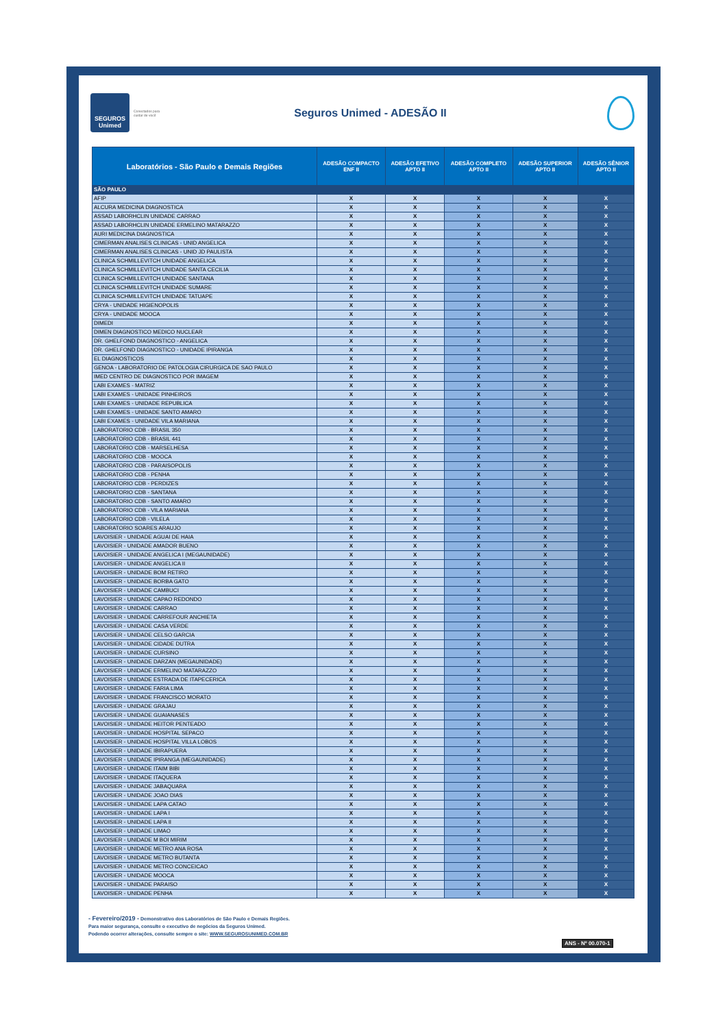SEGUROS
Unimed
Conectados para cuidar de você
Seguros Unimed - ADESÃO II
| Laboratórios - São Paulo e Demais Regiões | ADESÃO COMPACTO ENF II | ADESÃO EFETIVO APTO II | ADESÃO COMPLETO APTO II | ADESÃO SUPERIOR APTO II | ADESÃO SÊNIOR APTO II |
| --- | --- | --- | --- | --- | --- |
| SÃO PAULO | | | | | |
| AFIP | X | X | X | X | X |
| ALCURA MEDICINA DIAGNOSTICA | X | X | X | X | X |
| ASSAD LABORHCLIN UNIDADE CARRAO | X | X | X | X | X |
| ASSAD LABORHCLIN UNIDADE ERMELINO MATARAZZO | X | X | X | X | X |
| AURI MEDICINA DIAGNOSTICA | X | X | X | X | X |
| CIMERMAN ANALISES CLINICAS - UNID ANGELICA | X | X | X | X | X |
| CIMERMAN ANALISES CLINICAS - UNID JD PAULISTA | X | X | X | X | X |
| CLINICA SCHMILLEVITCH UNIDADE ANGELICA | X | X | X | X | X |
| CLINICA SCHMILLEVITCH UNIDADE SANTA CECILIA | X | X | X | X | X |
| CLINICA SCHMILLEVITCH UNIDADE SANTANA | X | X | X | X | X |
| CLINICA SCHMILLEVITCH UNIDADE SUMARE | X | X | X | X | X |
| CLINICA SCHMILLEVITCH UNIDADE TATUAPE | X | X | X | X | X |
| CRYA - UNIDADE HIGIENOPOLIS | X | X | X | X | X |
| CRYA - UNIDADE MOOCA | X | X | X | X | X |
| DIMEDI | X | X | X | X | X |
| DIMEN DIAGNOSTICO MEDICO NUCLEAR | X | X | X | X | X |
| DR. GHELFOND DIAGNOSTICO - ANGELICA | X | X | X | X | X |
| DR. GHELFOND DIAGNOSTICO - UNIDADE IPIRANGA | X | X | X | X | X |
| EL DIAGNOSTICOS | X | X | X | X | X |
| GENOA - LABORATORIO DE PATOLOGIA CIRURGICA DE SAO PAULO | X | X | X | X | X |
| IMED CENTRO DE DIAGNOSTICO POR IMAGEM | X | X | X | X | X |
| LABI EXAMES - MATRIZ | X | X | X | X | X |
| LABI EXAMES - UNIDADE PINHEIROS | X | X | X | X | X |
| LABI EXAMES - UNIDADE REPUBLICA | X | X | X | X | X |
| LABI EXAMES - UNIDADE SANTO AMARO | X | X | X | X | X |
| LABI EXAMES - UNIDADE VILA MARIANA | X | X | X | X | X |
| LABORATORIO CDB - BRASIL 350 | X | X | X | X | X |
| LABORATORIO CDB - BRASIL 441 | X | X | X | X | X |
| LABORATORIO CDB - MARSELHESA | X | X | X | X | X |
| LABORATORIO CDB - MOOCA | X | X | X | X | X |
| LABORATORIO CDB - PARAISOPOLIS | X | X | X | X | X |
| LABORATORIO CDB - PENHA | X | X | X | X | X |
| LABORATORIO CDB - PERDIZES | X | X | X | X | X |
| LABORATORIO CDB - SANTANA | X | X | X | X | X |
| LABORATORIO CDB - SANTO AMARO | X | X | X | X | X |
| LABORATORIO CDB - VILA MARIANA | X | X | X | X | X |
| LABORATORIO CDB - VILELA | X | X | X | X | X |
| LABORATORIO SOARES ARAUJO | X | X | X | X | X |
| LAVOISIER - UNIDADE AGUAI DE HAIA | X | X | X | X | X |
| LAVOISIER - UNIDADE AMADOR BUENO | X | X | X | X | X |
| LAVOISIER - UNIDADE ANGELICA I (MEGAUNIDADE) | X | X | X | X | X |
| LAVOISIER - UNIDADE ANGELICA II | X | X | X | X | X |
| LAVOISIER - UNIDADE BOM RETIRO | X | X | X | X | X |
| LAVOISIER - UNIDADE BORBA GATO | X | X | X | X | X |
| LAVOISIER - UNIDADE CAMBUCI | X | X | X | X | X |
| LAVOISIER - UNIDADE CAPAO REDONDO | X | X | X | X | X |
| LAVOISIER - UNIDADE CARRAO | X | X | X | X | X |
| LAVOISIER - UNIDADE CARREFOUR ANCHIETA | X | X | X | X | X |
| LAVOISIER - UNIDADE CASA VERDE | X | X | X | X | X |
| LAVOISIER - UNIDADE CELSO GARCIA | X | X | X | X | X |
| LAVOISIER - UNIDADE CIDADE DUTRA | X | X | X | X | X |
| LAVOISIER - UNIDADE CURSINO | X | X | X | X | X |
| LAVOISIER - UNIDADE DARZAN (MEGAUNIDADE) | X | X | X | X | X |
| LAVOISIER - UNIDADE ERMELINO MATARAZZO | X | X | X | X | X |
| LAVOISIER - UNIDADE ESTRADA DE ITAPECERICA | X | X | X | X | X |
| LAVOISIER - UNIDADE FARIA LIMA | X | X | X | X | X |
| LAVOISIER - UNIDADE FRANCISCO MORATO | X | X | X | X | X |
| LAVOISIER - UNIDADE GRAJAU | X | X | X | X | X |
| LAVOISIER - UNIDADE GUAIANASES | X | X | X | X | X |
| LAVOISIER - UNIDADE HEITOR PENTEADO | X | X | X | X | X |
| LAVOISIER - UNIDADE HOSPITAL SEPACO | X | X | X | X | X |
| LAVOISIER - UNIDADE HOSPITAL VILLA LOBOS | X | X | X | X | X |
| LAVOISIER - UNIDADE IBIRAPUERA | X | X | X | X | X |
| LAVOISIER - UNIDADE IPIRANGA (MEGAUNIDADE) | X | X | X | X | X |
| LAVOISIER - UNIDADE ITAIM BIBI | X | X | X | X | X |
| LAVOISIER - UNIDADE ITAQUERA | X | X | X | X | X |
| LAVOISIER - UNIDADE JABAQUARA | X | X | X | X | X |
| LAVOISIER - UNIDADE JOAO DIAS | X | X | X | X | X |
| LAVOISIER - UNIDADE LAPA CATAO | X | X | X | X | X |
| LAVOISIER - UNIDADE LAPA I | X | X | X | X | X |
| LAVOISIER - UNIDADE LAPA II | X | X | X | X | X |
| LAVOISIER - UNIDADE LIMAO | X | X | X | X | X |
| LAVOISIER - UNIDADE M BOI MIRIM | X | X | X | X | X |
| LAVOISIER - UNIDADE METRO ANA ROSA | X | X | X | X | X |
| LAVOISIER - UNIDADE METRO BUTANTA | X | X | X | X | X |
| LAVOISIER - UNIDADE METRO CONCEICAO | X | X | X | X | X |
| LAVOISIER - UNIDADE MOOCA | X | X | X | X | X |
| LAVOISIER - UNIDADE PARAISO | X | X | X | X | X |
| LAVOISIER - UNIDADE PENHA | X | X | X | X | X |
- Fevereiro/2019 - Demonstrativo dos Laboratórios de São Paulo e Demais Regiões.
Para maior segurança, consulte o executivo de negócios da Seguros Unimed.
Podendo ocorrer alterações, consulte sempre o site: WWW.SEGUROSUNIMED.COM.BR
ANS - Nº 00.070-1